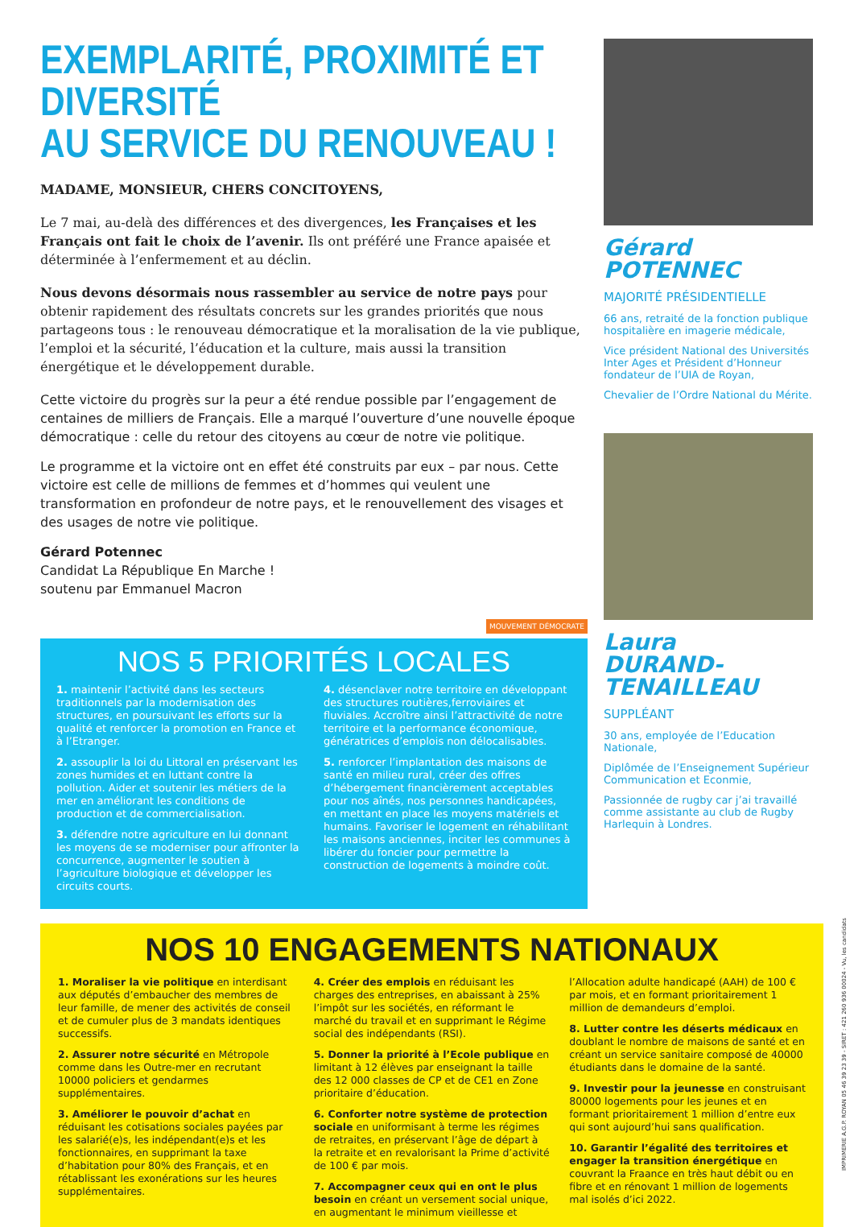EXEMPLARITÉ, PROXIMITÉ ET DIVERSITÉ
AU SERVICE DU RENOUVEAU !
MADAME, MONSIEUR, CHERS CONCITOYENS,
Le 7 mai, au-delà des différences et des divergences, les Françaises et les Français ont fait le choix de l’avenir. Ils ont préféré une France apaisée et déterminée à l’enfermement et au déclin.
Nous devons désormais nous rassembler au service de notre pays pour obtenir rapidement des résultats concrets sur les grandes priorités que nous partageons tous : le renouveau démocratique et la moralisation de la vie publique, l’emploi et la sécurité, l’éducation et la culture, mais aussi la transition énergétique et le développement durable.
Cette victoire du progrès sur la peur a été rendue possible par l’engagement de centaines de milliers de Français. Elle a marqué l’ouverture d’une nouvelle époque démocratique : celle du retour des citoyens au cœur de notre vie politique.
Le programme et la victoire ont en effet été construits par eux – par nous. Cette victoire est celle de millions de femmes et d’hommes qui veulent une transformation en profondeur de notre pays, et le renouvellement des visages et des usages de notre vie politique.
Gérard Potennec
Candidat La République En Marche !
soutenu par Emmanuel Macron
MOUVEMENT DÉMOCRATE
NOS 5 PRIORITÉS LOCALES
1. maintenir l’activité dans les secteurs traditionnels par la modernisation des structures, en poursuivant les efforts sur la qualité et renforcer la promotion en France et à l’Etranger.
2. assouplir la loi du Littoral en préservant les zones humides et en luttant contre la pollution. Aider et soutenir les métiers de la mer en améliorant les conditions de production et de commercialisation.
3. défendre notre agriculture en lui donnant les moyens de se moderniser pour affronter la concurrence, augmenter le soutien à l’agriculture biologique et développer les circuits courts.
4. désenclaver notre territoire en développant des structures routières,ferroviaires et fluviales. Accroître ainsi l’attractivité de notre territoire et la performance économique, génératrices d’emplois non délocalisables.
5. renforcer l’implantation des maisons de santé en milieu rural, créer des offres d’hébergement financièrement acceptables pour nos aînés, nos personnes handicapées, en mettant en place les moyens matériels et humains. Favoriser le logement en réhabilitant les maisons anciennes, inciter les communes à libérer du foncier pour permettre la construction de logements à moindre coût.
Gérard
POTENNEC
MAJORITÉ PRÉSIDENTIELLE
66 ans, retraité de la fonction publique hospitalière en imagerie médicale,
Vice président National des Universités Inter Ages et Président d’Honneur fondateur de l’UIA de Royan,
Chevalier de l’Ordre National du Mérite.
Laura
DURAND-TENAILLEAU
SUPPLÉANT
30 ans, employée de l’Education Nationale,
Diplômée de l’Enseignement Supérieur Communication et Econmie,
Passionnée de rugby car j’ai travaillé comme assistante au club de Rugby Harlequin à Londres.
NOS 10 ENGAGEMENTS NATIONAUX
1. Moraliser la vie politique en interdisant aux députés d’embaucher des membres de leur famille, de mener des activités de conseil et de cumuler plus de 3 mandats identiques successifs.
2. Assurer notre sécurité en Métropole comme dans les Outre-mer en recrutant 10000 policiers et gendarmes supplémentaires.
3. Améliorer le pouvoir d’achat en réduisant les cotisations sociales payées par les salarié(e)s, les indépendant(e)s et les fonctionnaires, en supprimant la taxe d’habitation pour 80% des Français, et en rétablissant les exonérations sur les heures supplémentaires.
4. Créer des emplois en réduisant les charges des entreprises, en abaissant à 25% l’impôt sur les sociétés, en réformant le marché du travail et en supprimant le Régime social des indépendants (RSI).
5. Donner la priorité à l’Ecole publique en limitant à 12 élèves par enseignant la taille des 12 000 classes de CP et de CE1 en Zone prioritaire d’éducation.
6. Conforter notre système de protection sociale en uniformisant à terme les régimes de retraites, en préservant l’âge de départ à la retraite et en revalorisant la Prime d’activité de 100 € par mois.
7. Accompagner ceux qui en ont le plus besoin en créant un versement social unique, en augmentant le minimum vieillesse et l’Allocation adulte handicapé (AAH) de 100 € par mois, et en formant prioritairement 1 million de demandeurs d’emploi.
8. Lutter contre les déserts médicaux en doublant le nombre de maisons de santé et en créant un service sanitaire composé de 40000 étudiants dans le domaine de la santé.
9. Investir pour la jeunesse en construisant 80000 logements pour les jeunes et en formant prioritairement 1 million d’entre eux qui sont aujourd’hui sans qualification.
10. Garantir l’égalité des territoires et engager la transition énergétique en couvrant la Fraance en très haut débit ou en fibre et en rénovant 1 million de logements mal isolés d’ici 2022.
IMPRIMERIE A.G.P. ROYAN 05 46 39 23 39 - SIRET : 421 260 936 00024 - Vu, les candidats